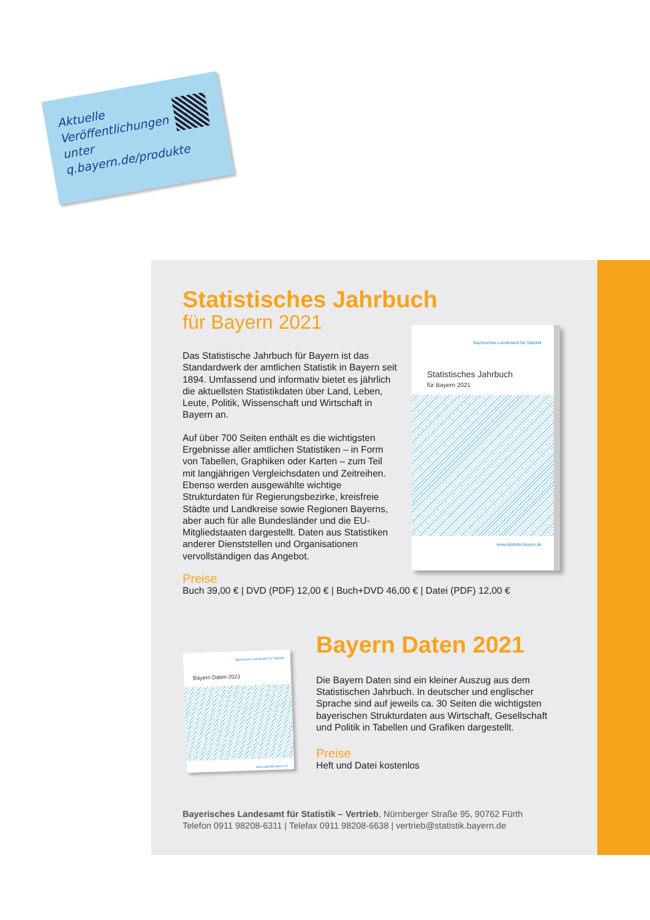Aktuelle
Veröffentlichungen
unter
q.bayern.de/produkte
Statistisches Jahrbuch
für Bayern 2021
Das Statistische Jahrbuch für Bayern ist das Standardwerk der amtlichen Statistik in Bayern seit 1894. Umfassend und informativ bietet es jährlich die aktuellsten Statistikdaten über Land, Leben, Leute, Politik, Wissenschaft und Wirtschaft in Bayern an.
Auf über 700 Seiten enthält es die wichtigsten Ergebnisse aller amtlichen Statistiken – in Form von Tabellen, Graphiken oder Karten – zum Teil mit langjährigen Vergleichsdaten und Zeitreihen. Ebenso werden ausgewählte wichtige Strukturdaten für Regierungsbezirke, kreisfreie Städte und Landkreise sowie Regionen Bayerns, aber auch für alle Bundesländer und die EU-Mitgliedstaaten dargestellt. Daten aus Statistiken anderer Dienststellen und Organisationen vervollständigen das Angebot.
Preise
Buch 39,00 € | DVD (PDF) 12,00 € | Buch+DVD 46,00 € | Datei (PDF) 12,00 €
Bayern Daten 2021
Die Bayern Daten sind ein kleiner Auszug aus dem Statistischen Jahrbuch. In deutscher und englischer Sprache sind auf jeweils ca. 30 Seiten die wichtigsten bayerischen Strukturdaten aus Wirtschaft, Gesellschaft und Politik in Tabellen und Grafiken dargestellt.
Preise
Heft und Datei kostenlos
Bayerisches Landesamt für Statistik
Statistisches Jahrbuch
für Bayern 2021
www.statistik.bayern.de
Bayerisches Landesamt für Statistik
Bayern Daten 2021
www.statistik.bayern.de
Bayerisches Landesamt für Statistik – Vertrieb, Nürnberger Straße 95, 90762 Fürth
Telefon 0911 98208-6311 | Telefax 0911 98208-6638 | vertrieb@statistik.bayern.de